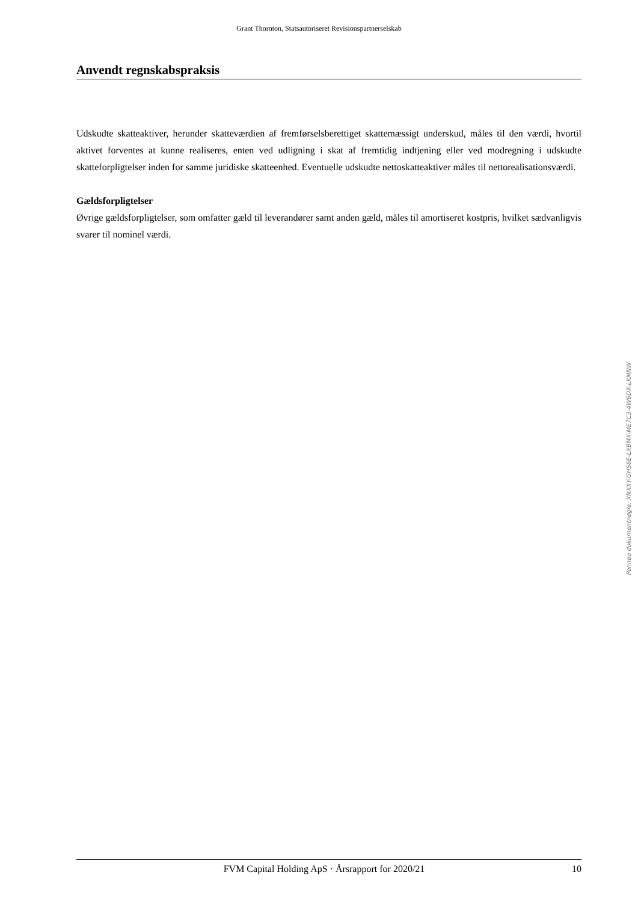Grant Thornton, Statsautoriseret Revisionspartnerselskab
Anvendt regnskabspraksis
Udskudte skatteaktiver, herunder skatteværdien af fremførselsberettiget skattemæssigt underskud, måles til den værdi, hvortil aktivet forventes at kunne realiseres, enten ved udligning i skat af fremtidig indtjening eller ved modregning i udskudte skatteforpligtelser inden for samme juridiske skatteenhed. Eventuelle udskudte nettoskatteaktiver måles til nettorealisationsværdi.
Gældsforpligtelser
Øvrige gældsforpligtelser, som omfatter gæld til leverandører samt anden gæld, måles til amortiseret kostpris, hvilket sædvanligvis svarer til nominel værdi.
Penneo dokumentnøgle: XNXXY-GHS6E-LXBMX-ME7C3-4W6DX-LKMNW
FVM Capital Holding ApS · Årsrapport for 2020/21 10